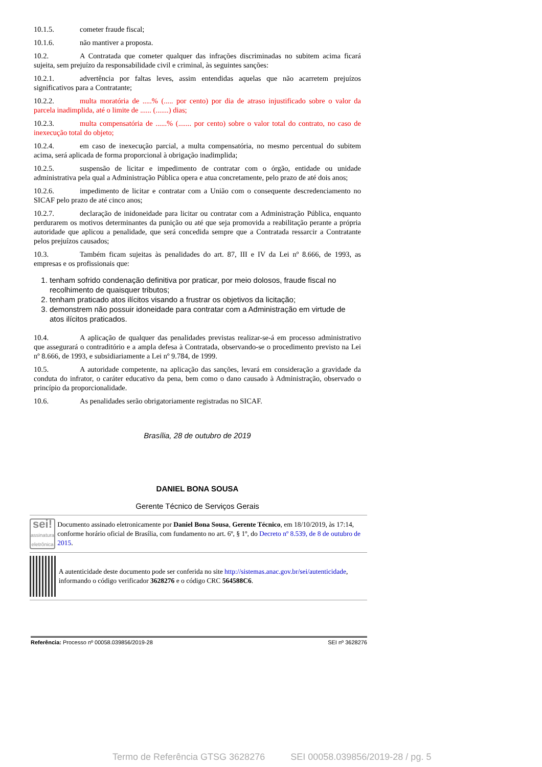10.1.5. cometer fraude fiscal;
10.1.6. não mantiver a proposta.
10.2. A Contratada que cometer qualquer das infrações discriminadas no subitem acima ficará sujeita, sem prejuízo da responsabilidade civil e criminal, às seguintes sanções:
10.2.1. advertência por faltas leves, assim entendidas aquelas que não acarretem prejuízos significativos para a Contratante;
10.2.2. multa moratória de .....% (..... por cento) por dia de atraso injustificado sobre o valor da parcela inadimplida, até o limite de ...... (.......) dias;
10.2.3. multa compensatória de ......% (....... por cento) sobre o valor total do contrato, no caso de inexecução total do objeto;
10.2.4. em caso de inexecução parcial, a multa compensatória, no mesmo percentual do subitem acima, será aplicada de forma proporcional à obrigação inadimplida;
10.2.5. suspensão de licitar e impedimento de contratar com o órgão, entidade ou unidade administrativa pela qual a Administração Pública opera e atua concretamente, pelo prazo de até dois anos;
10.2.6. impedimento de licitar e contratar com a União com o consequente descredenciamento no SICAF pelo prazo de até cinco anos;
10.2.7. declaração de inidoneidade para licitar ou contratar com a Administração Pública, enquanto perdurarem os motivos determinantes da punição ou até que seja promovida a reabilitação perante a própria autoridade que aplicou a penalidade, que será concedida sempre que a Contratada ressarcir a Contratante pelos prejuízos causados;
10.3. Também ficam sujeitas às penalidades do art. 87, III e IV da Lei nº 8.666, de 1993, as empresas e os profissionais que:
1. tenham sofrido condenação definitiva por praticar, por meio dolosos, fraude fiscal no recolhimento de quaisquer tributos;
2. tenham praticado atos ilícitos visando a frustrar os objetivos da licitação;
3. demonstrem não possuir idoneidade para contratar com a Administração em virtude de atos ilícitos praticados.
10.4. A aplicação de qualquer das penalidades previstas realizar-se-á em processo administrativo que assegurará o contraditório e a ampla defesa à Contratada, observando-se o procedimento previsto na Lei nº 8.666, de 1993, e subsidiariamente a Lei nº 9.784, de 1999.
10.5. A autoridade competente, na aplicação das sanções, levará em consideração a gravidade da conduta do infrator, o caráter educativo da pena, bem como o dano causado à Administração, observado o princípio da proporcionalidade.
10.6. As penalidades serão obrigatoriamente registradas no SICAF.
Brasília, 28 de outubro de 2019
DANIEL BONA SOUSA
Gerente Técnico de Serviços Gerais
sei!
assinatura eletrônica
Documento assinado eletronicamente por Daniel Bona Sousa, Gerente Técnico, em 18/10/2019, às 17:14, conforme horário oficial de Brasília, com fundamento no art. 6º, § 1º, do Decreto nº 8.539, de 8 de outubro de 2015.
A autenticidade deste documento pode ser conferida no site http://sistemas.anac.gov.br/sei/autenticidade, informando o código verificador 3628276 e o código CRC 564588C6.
Referência: Processo nº 00058.039856/2019-28 SEI nº 3628276
Termo de Referência GTSG 3628276 SEI 00058.039856/2019-28 / pg. 5